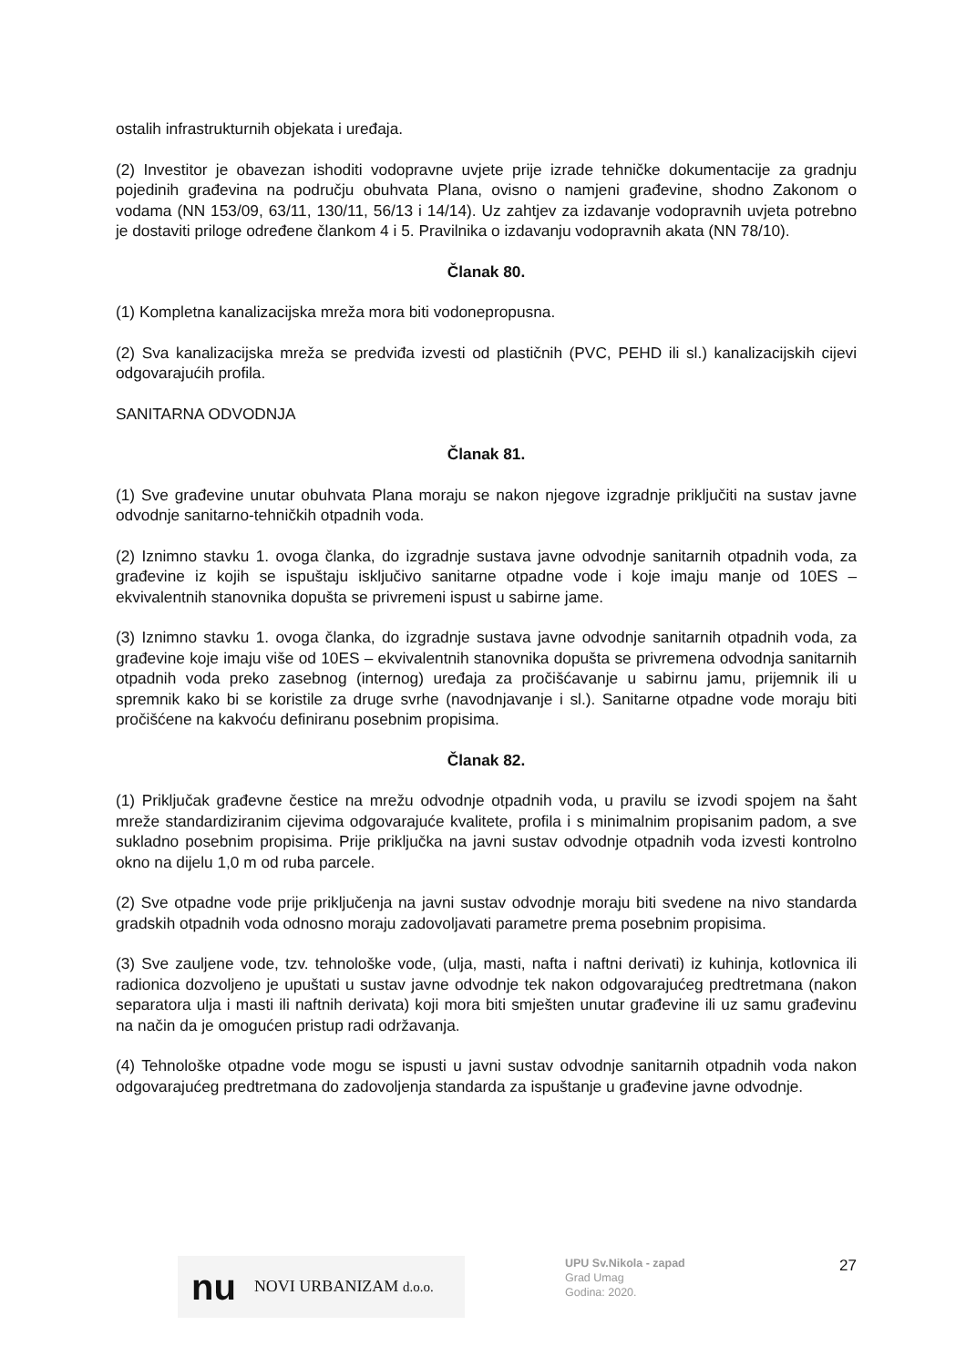ostalih infrastrukturnih objekata i uređaja.
(2) Investitor je obavezan ishoditi vodopravne uvjete prije izrade tehničke dokumentacije za gradnju pojedinih građevina na području obuhvata Plana, ovisno o namjeni građevine, shodno Zakonom o vodama (NN 153/09, 63/11, 130/11, 56/13 i 14/14). Uz zahtjev za izdavanje vodopravnih uvjeta potrebno je dostaviti priloge određene člankom 4 i 5. Pravilnika o izdavanju vodopravnih akata (NN 78/10).
Članak 80.
(1) Kompletna kanalizacijska mreža mora biti vodonepropusna.
(2) Sva kanalizacijska mreža se predviđa izvesti od plastičnih (PVC, PEHD ili sl.) kanalizacijskih cijevi odgovarajućih profila.
SANITARNA ODVODNJA
Članak 81.
(1) Sve građevine unutar obuhvata Plana moraju se nakon njegove izgradnje priključiti na sustav javne odvodnje sanitarno-tehničkih otpadnih voda.
(2) Iznimno stavku 1. ovoga članka, do izgradnje sustava javne odvodnje sanitarnih otpadnih voda, za građevine iz kojih se ispuštaju isključivo sanitarne otpadne vode i koje imaju manje od 10ES – ekvivalentnih stanovnika dopušta se privremeni ispust u sabirne jame.
(3) Iznimno stavku 1. ovoga članka, do izgradnje sustava javne odvodnje sanitarnih otpadnih voda, za građevine koje imaju više od 10ES – ekvivalentnih stanovnika dopušta se privremena odvodnja sanitarnih otpadnih voda preko zasebnog (internog) uređaja za pročišćavanje u sabirnu jamu, prijemnik ili u spremnik kako bi se koristile za druge svrhe (navodnjavanje i sl.). Sanitarne otpadne vode moraju biti pročišćene na kakvoću definiranu posebnim propisima.
Članak 82.
(1) Priključak građevne čestice na mrežu odvodnje otpadnih voda, u pravilu se izvodi spojem na šaht mreže standardiziranim cijevima odgovarajuće kvalitete, profila i s minimalnim propisanim padom, a sve sukladno posebnim propisima. Prije priključka na javni sustav odvodnje otpadnih voda izvesti kontrolno okno na dijelu 1,0 m od ruba parcele.
(2) Sve otpadne vode prije priključenja na javni sustav odvodnje moraju biti svedene na nivo standarda gradskih otpadnih voda odnosno moraju zadovoljavati parametre prema posebnim propisima.
(3) Sve zauljene vode, tzv. tehnološke vode, (ulja, masti, nafta i naftni derivati) iz kuhinja, kotlovnica ili radionica dozvoljeno je upuštati u sustav javne odvodnje tek nakon odgovarajućeg predtretmana (nakon separatora ulja i masti ili naftnih derivata) koji mora biti smješten unutar građevine ili uz samu građevinu na način da je omogućen pristup radi održavanja.
(4) Tehnološke otpadne vode mogu se ispusti u javni sustav odvodnje sanitarnih otpadnih voda nakon odgovarajućeg predtretmana do zadovoljenja standarda za ispuštanje u građevine javne odvodnje.
nu NOVI URBANIZAM d.o.o.
UPU Sv.Nikola - zapad
Grad Umag
Godina: 2020.
27